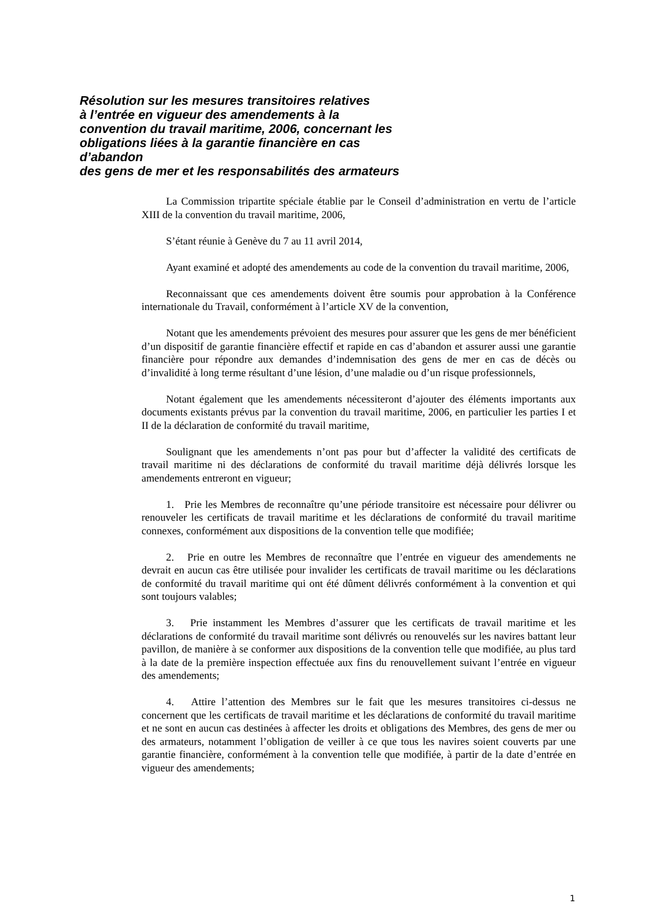Résolution sur les mesures transitoires relatives
à l’entrée en vigueur des amendements à la
convention du travail maritime, 2006, concernant les
obligations liées à la garantie financière en cas
d’abandon
des gens de mer et les responsabilités des armateurs
La Commission tripartite spéciale établie par le Conseil d’administration en vertu de l’article XIII de la convention du travail maritime, 2006,
S’étant réunie à Genève du 7 au 11 avril 2014,
Ayant examiné et adopté des amendements au code de la convention du travail maritime, 2006,
Reconnaissant que ces amendements doivent être soumis pour approbation à la Conférence internationale du Travail, conformément à l’article XV de la convention,
Notant que les amendements prévoient des mesures pour assurer que les gens de mer bénéficient d’un dispositif de garantie financière effectif et rapide en cas d’abandon et assurer aussi une garantie financière pour répondre aux demandes d’indemnisation des gens de mer en cas de décès ou d’invalidité à long terme résultant d’une lésion, d’une maladie ou d’un risque professionnels,
Notant également que les amendements nécessiteront d’ajouter des éléments importants aux documents existants prévus par la convention du travail maritime, 2006, en particulier les parties I et II de la déclaration de conformité du travail maritime,
Soulignant que les amendements n’ont pas pour but d’affecter la validité des certificats de travail maritime ni des déclarations de conformité du travail maritime déjà délivrés lorsque les amendements entreront en vigueur;
1. Prie les Membres de reconnaître qu’une période transitoire est nécessaire pour délivrer ou renouveler les certificats de travail maritime et les déclarations de conformité du travail maritime connexes, conformément aux dispositions de la convention telle que modifiée;
2. Prie en outre les Membres de reconnaître que l’entrée en vigueur des amendements ne devrait en aucun cas être utilisée pour invalider les certificats de travail maritime ou les déclarations de conformité du travail maritime qui ont été dûment délivrés conformément à la convention et qui sont toujours valables;
3. Prie instamment les Membres d’assurer que les certificats de travail maritime et les déclarations de conformité du travail maritime sont délivrés ou renouvelés sur les navires battant leur pavillon, de manière à se conformer aux dispositions de la convention telle que modifiée, au plus tard à la date de la première inspection effectuée aux fins du renouvellement suivant l’entrée en vigueur des amendements;
4. Attire l’attention des Membres sur le fait que les mesures transitoires ci-dessus ne concernent que les certificats de travail maritime et les déclarations de conformité du travail maritime et ne sont en aucun cas destinées à affecter les droits et obligations des Membres, des gens de mer ou des armateurs, notamment l’obligation de veiller à ce que tous les navires soient couverts par une garantie financière, conformément à la convention telle que modifiée, à partir de la date d’entrée en vigueur des amendements;
1